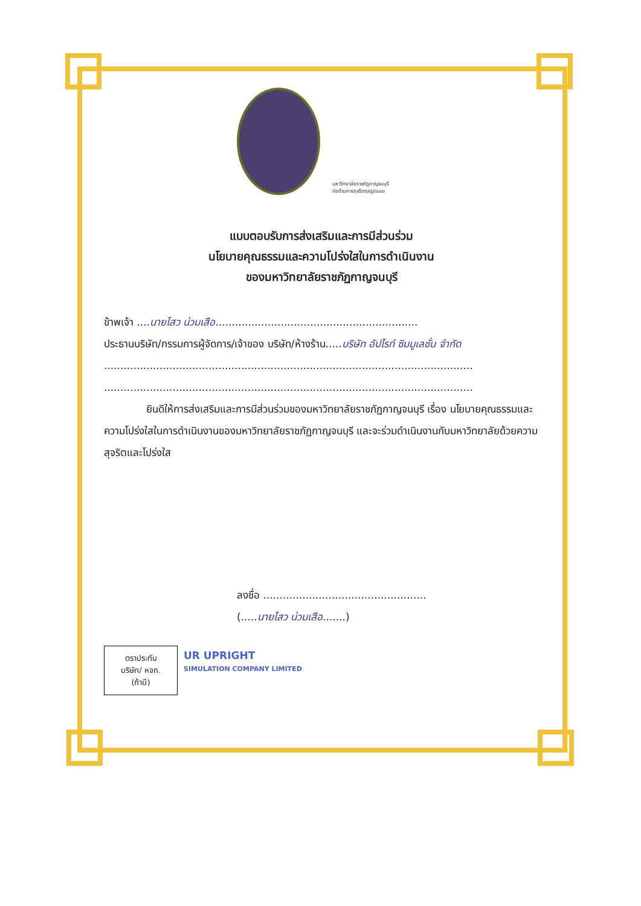มหาวิทยาลัยราชภัฏกาญจนบุรี
ต่อต้านการทุจริตทุกรูปแบบ
แบบตอบรับการส่งเสริมและการมีส่วนร่วม
นโยบายคุณธรรมและความโปร่งใสในการดำเนินงาน
ของมหาวิทยาลัยราชภัฏกาญจนบุรี
ข้าพเจ้า ....นายไสว น่วมเสือ..............................................................
ประธานบริษัท/กรรมการผู้จัดการ/เจ้าของ บริษัท/ห้างร้าน.....บริษัท อัปไรท์ ซิมมูเลชั่น จำกัด
.................................................................................................................
.................................................................................................................
ยินดีให้การส่งเสริมและการมีส่วนร่วมของมหาวิทยาลัยราชภัฏกาญจนบุรี เรื่อง นโยบายคุณธรรมและความโปร่งใสในการดำเนินงานของมหาวิทยาลัยราชภัฏกาญจนบุรี และจะร่วมดำเนินงานกับมหาวิทยาลัยด้วยความสุจริตและโปร่งใส
ลงชื่อ ..................................................
(.....นายไสว น่วมเสือ.......)
ตราประทับ
บริษัท/ หจก.
(ถ้ามี)
UR UPRIGHT
SIMULATION COMPANY LIMITED